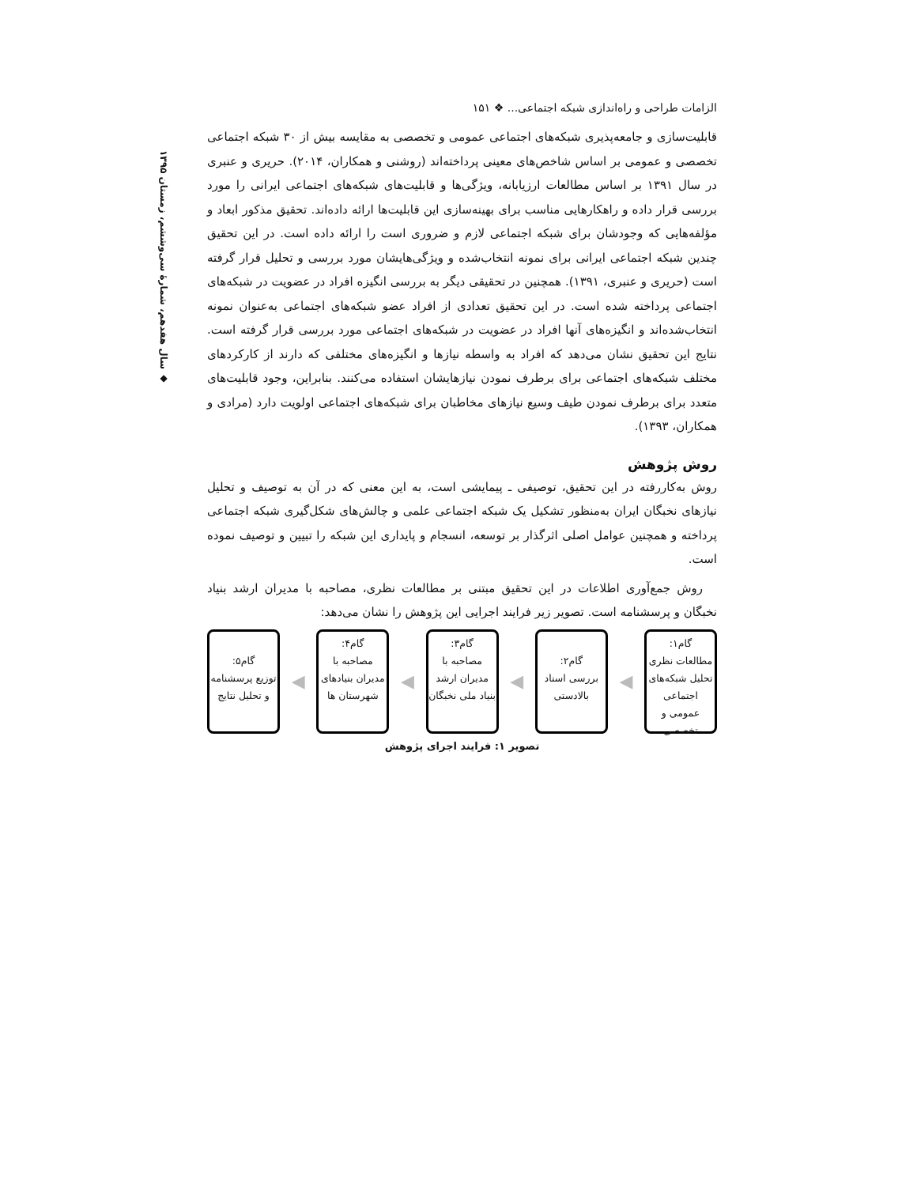سال هفدهم، شمارهٔ سی‌وششم، زمستان ۱۳۹۵ ◆
الزامات طراحی و راه‌اندازی شبکه اجتماعی... ❖ ۱۵۱
قابلیت‌سازی و جامعه‌پذیری شبکه‌های اجتماعی عمومی و تخصصی به مقایسه بیش از ۳۰ شبکه اجتماعی تخصصی و عمومی بر اساس شاخص‌های معینی پرداخته‌اند (روشنی و همکاران، ۲۰۱۴). حریری و عنبری در سال ۱۳۹۱ بر اساس مطالعات ارزیابانه، ویژگی‌ها و قابلیت‌های شبکه‌های اجتماعی ایرانی را مورد بررسی قرار داده و راهکارهایی مناسب برای بهینه‌سازی این قابلیت‌ها ارائه داده‌اند. تحقیق مذکور ابعاد و مؤلفه‌هایی که وجودشان برای شبکه اجتماعی لازم و ضروری است را ارائه داده است. در این تحقیق چندین شبکه اجتماعی ایرانی برای نمونه انتخاب‌شده و ویژگی‌هایشان مورد بررسی و تحلیل قرار گرفته است (حریری و عنبری، ۱۳۹۱). همچنین در تحقیقی دیگر به بررسی انگیزه افراد در عضویت در شبکه‌های اجتماعی پرداخته شده است. در این تحقیق تعدادی از افراد عضو شبکه‌های اجتماعی به‌عنوان نمونه انتخاب‌شده‌اند و انگیزه‌های آنها افراد در عضویت در شبکه‌های اجتماعی مورد بررسی قرار گرفته است. نتایج این تحقیق نشان می‌دهد که افراد به واسطه نیازها و انگیزه‌های مختلفی که دارند از کارکردهای مختلف شبکه‌های اجتماعی برای برطرف نمودن نیازهایشان استفاده می‌کنند. بنابراین، وجود قابلیت‌های متعدد برای برطرف نمودن طیف وسیع نیازهای مخاطبان برای شبکه‌های اجتماعی اولویت دارد (مرادی و همکاران، ۱۳۹۳).
روش پژوهش
روش به‌کاررفته در این تحقیق، توصیفی ـ پیمایشی است، به این معنی که در آن به توصیف و تحلیل نیازهای نخبگان ایران به‌منظور تشکیل یک شبکه اجتماعی علمی و چالش‌های شکل‌گیری شبکه اجتماعی پرداخته و همچنین عوامل اصلی اثرگذار بر توسعه، انسجام و پایداری این شبکه را تبیین و توصیف نموده است.
روش جمع‌آوری اطلاعات در این تحقیق مبتنی بر مطالعات نظری، مصاحبه با مدیران ارشد بنیاد نخبگان و پرسشنامه است. تصویر زیر فرایند اجرایی این پژوهش را نشان می‌دهد:
گام۱:
مطالعات نظری
تحلیل شبکه‌های اجتماعی عمومی و تخصصی
◀
گام۲:
بررسی اسناد بالادستی
◀
گام۳:
مصاحبه با مدیران ارشد بنیاد ملی نخبگان
◀
گام۴:
مصاحبه با مدیران بنیادهای شهرستان ها
◀
گام۵:
توزیع پرسشنامه و تحلیل نتایج
تصویر ۱: فرایند اجرای پژوهش